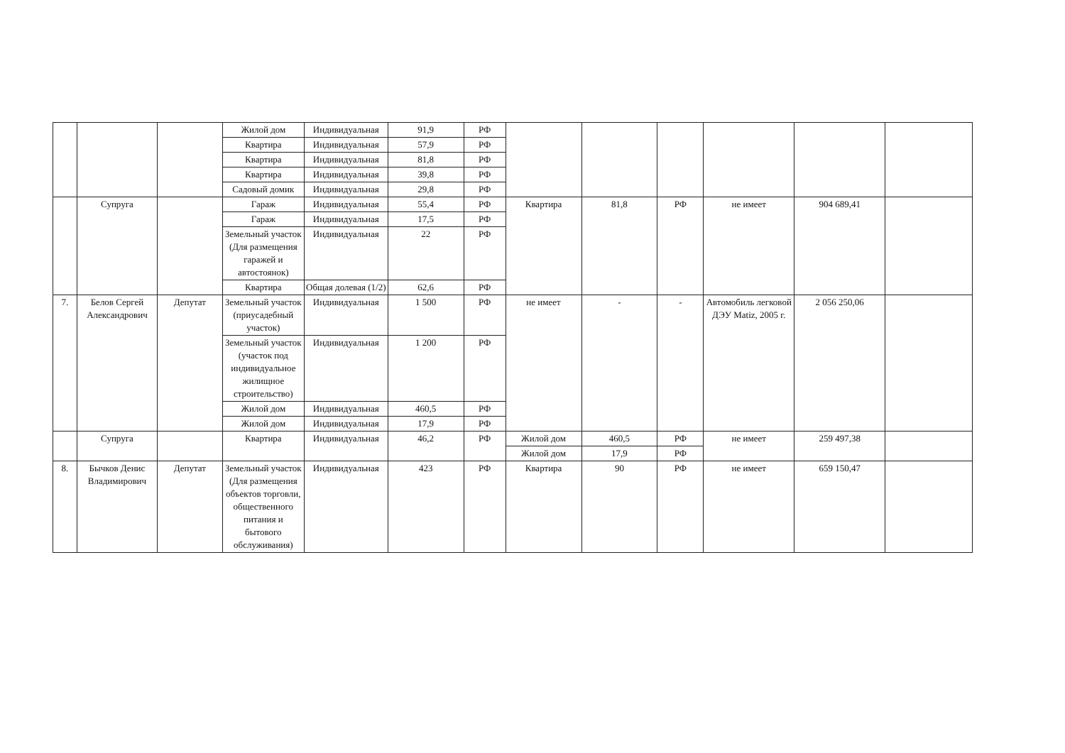| | | | Жилой дом | Индивидуальная | 91,9 | РФ | | | | | | |
| | | | Квартира | Индивидуальная | 57,9 | РФ | | | | | | |
| | | | Квартира | Индивидуальная | 81,8 | РФ | | | | | | |
| | | | Квартира | Индивидуальная | 39,8 | РФ | | | | | | |
| | | | Садовый домик | Индивидуальная | 29,8 | РФ | | | | | | |
| | Супруга | | Гараж | Индивидуальная | 55,4 | РФ | Квартира | 81,8 | РФ | не имеет | 904 689,41 | |
| | | | Гараж | Индивидуальная | 17,5 | РФ | | | | | | |
| | | | Земельный участок (Для размещения гаражей и автостоянок) | Индивидуальная | 22 | РФ | | | | | | |
| | | | Квартира | Общая долевая (1/2) | 62,6 | РФ | | | | | | |
| 7. | Белов Сергей Александрович | Депутат | Земельный участок (приусадебный участок) | Индивидуальная | 1 500 | РФ | не имеет | - | - | Автомобиль легковой ДЭУ Matiz, 2005 г. | 2 056 250,06 | |
| | | | Земельный участок (участок под индивидуальное жилищное строительство) | Индивидуальная | 1 200 | РФ | | | | | | |
| | | | Жилой дом | Индивидуальная | 460,5 | РФ | | | | | | |
| | | | Жилой дом | Индивидуальная | 17,9 | РФ | | | | | | |
| | Супруга | | Квартира | Индивидуальная | 46,2 | РФ | Жилой дом | 460,5 | РФ | не имеет | 259 497,38 | |
| | | | | | | | Жилой дом | 17,9 | РФ | | | |
| 8. | Бычков Денис Владимирович | Депутат | Земельный участок (Для размещения объектов торговли, общественного питания и бытового обслуживания) | Индивидуальная | 423 | РФ | Квартира | 90 | РФ | не имеет | 659 150,47 | |